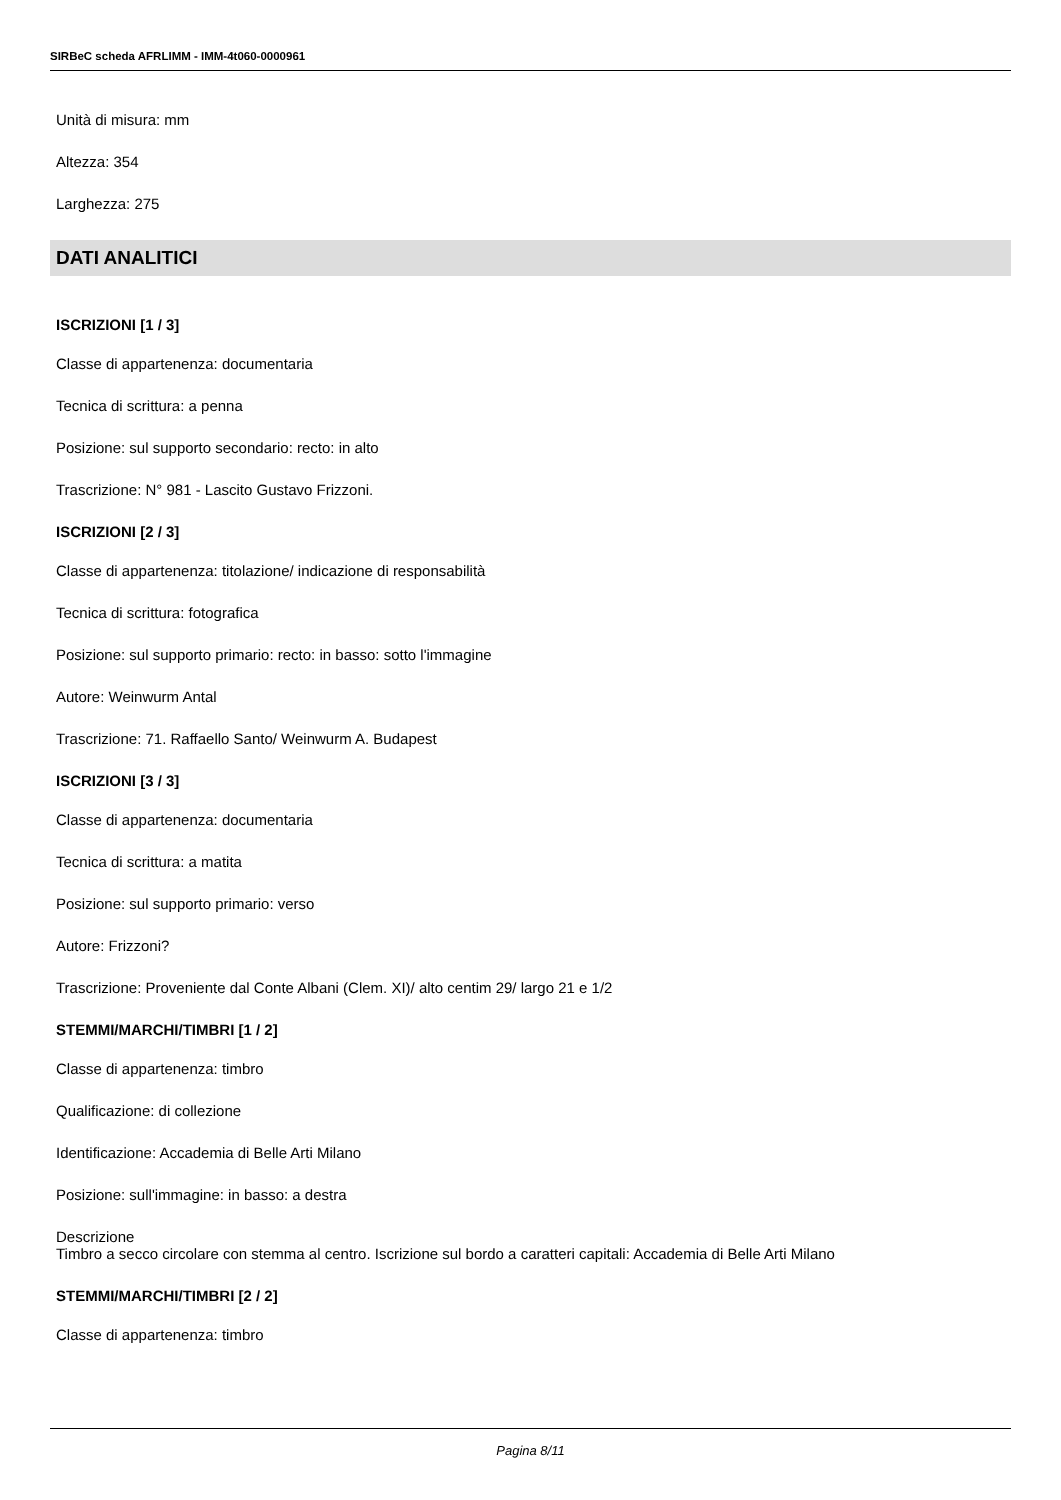SIRBeC scheda AFRLIMM - IMM-4t060-0000961
Unità di misura: mm
Altezza: 354
Larghezza: 275
DATI ANALITICI
ISCRIZIONI [1 / 3]
Classe di appartenenza: documentaria
Tecnica di scrittura: a penna
Posizione: sul supporto secondario: recto: in alto
Trascrizione: N° 981 - Lascito Gustavo Frizzoni.
ISCRIZIONI [2 / 3]
Classe di appartenenza: titolazione/ indicazione di responsabilità
Tecnica di scrittura: fotografica
Posizione: sul supporto primario: recto: in basso: sotto l'immagine
Autore: Weinwurm Antal
Trascrizione: 71. Raffaello Santo/ Weinwurm A. Budapest
ISCRIZIONI [3 / 3]
Classe di appartenenza: documentaria
Tecnica di scrittura: a matita
Posizione: sul supporto primario: verso
Autore: Frizzoni?
Trascrizione: Proveniente dal Conte Albani (Clem. XI)/ alto centim 29/ largo 21 e 1/2
STEMMI/MARCHI/TIMBRI [1 / 2]
Classe di appartenenza: timbro
Qualificazione: di collezione
Identificazione: Accademia di Belle Arti Milano
Posizione: sull'immagine: in basso: a destra
Descrizione
Timbro a secco circolare con stemma al centro. Iscrizione sul bordo a caratteri capitali: Accademia di Belle Arti Milano
STEMMI/MARCHI/TIMBRI [2 / 2]
Classe di appartenenza: timbro
Pagina 8/11